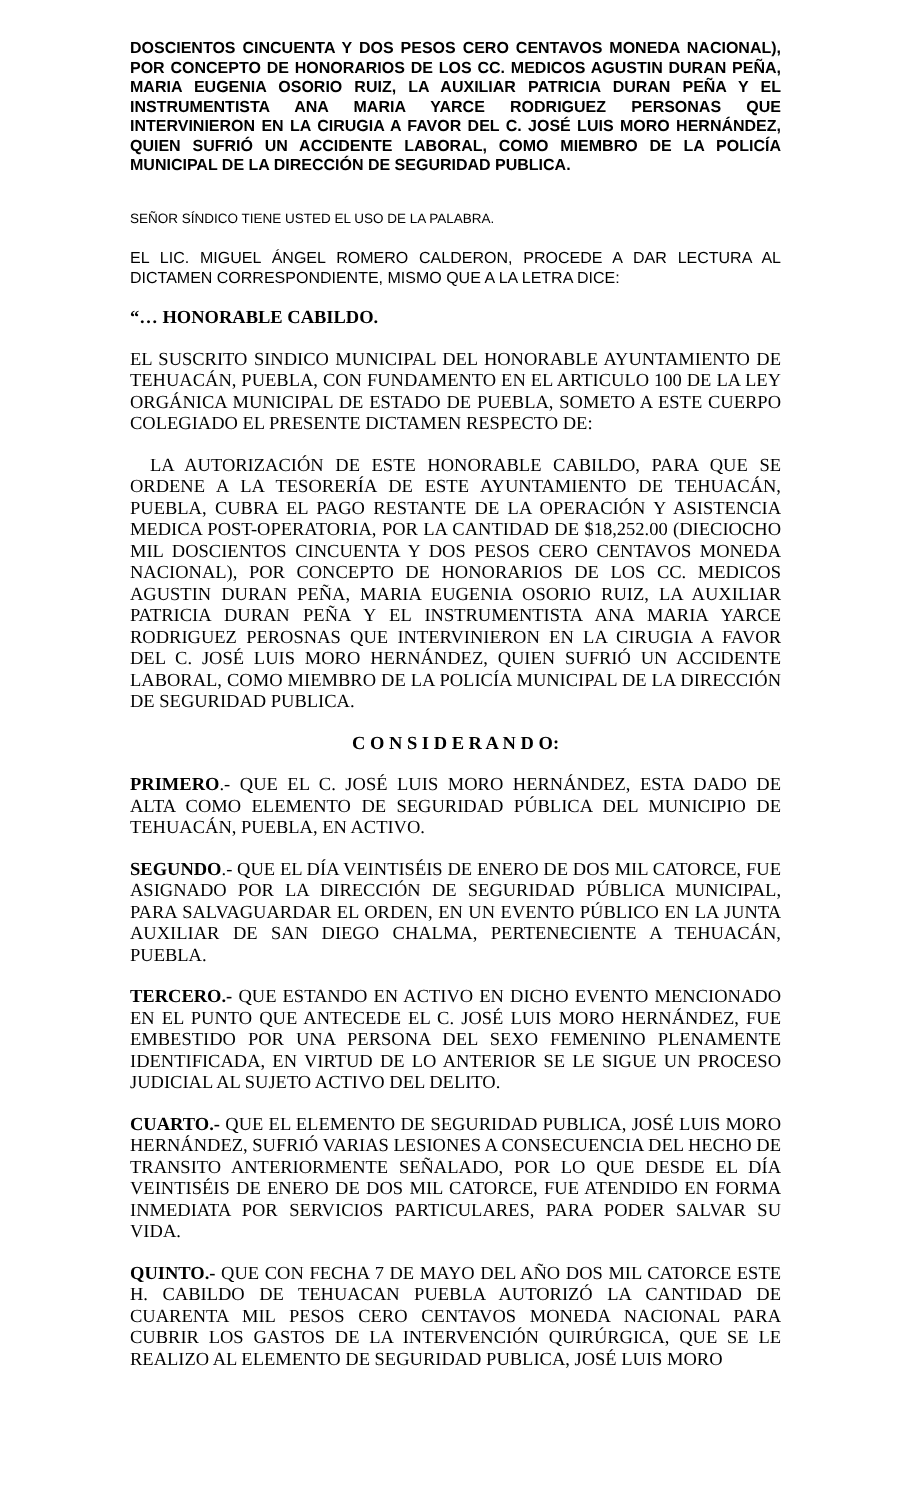DOSCIENTOS CINCUENTA Y DOS PESOS CERO CENTAVOS MONEDA NACIONAL), POR CONCEPTO DE HONORARIOS DE LOS CC. MEDICOS AGUSTIN DURAN PEÑA, MARIA EUGENIA OSORIO RUIZ, LA AUXILIAR PATRICIA DURAN PEÑA Y EL INSTRUMENTISTA ANA MARIA YARCE RODRIGUEZ PERSONAS QUE INTERVINIERON EN LA CIRUGIA A FAVOR DEL C. JOSÉ LUIS MORO HERNÁNDEZ, QUIEN SUFRIÓ UN ACCIDENTE LABORAL, COMO MIEMBRO DE LA POLICÍA MUNICIPAL DE LA DIRECCIÓN DE SEGURIDAD PUBLICA.
SEÑOR SÍNDICO TIENE USTED EL USO DE LA PALABRA.
EL LIC. MIGUEL ÁNGEL ROMERO CALDERON, PROCEDE A DAR LECTURA AL DICTAMEN CORRESPONDIENTE, MISMO QUE A LA LETRA DICE:
“… HONORABLE CABILDO.
EL SUSCRITO SINDICO MUNICIPAL DEL HONORABLE AYUNTAMIENTO DE TEHUACÁN, PUEBLA, CON FUNDAMENTO EN EL ARTICULO 100 DE LA LEY ORGÁNICA MUNICIPAL DE ESTADO DE PUEBLA, SOMETO A ESTE CUERPO COLEGIADO EL PRESENTE DICTAMEN RESPECTO DE:
LA AUTORIZACIÓN DE ESTE HONORABLE CABILDO, PARA QUE SE ORDENE A LA TESORERÍA DE ESTE AYUNTAMIENTO DE TEHUACÁN, PUEBLA, CUBRA EL PAGO RESTANTE DE LA OPERACIÓN Y ASISTENCIA MEDICA POST-OPERATORIA, POR LA CANTIDAD DE $18,252.00 (DIECIOCHO MIL DOSCIENTOS CINCUENTA Y DOS PESOS CERO CENTAVOS MONEDA NACIONAL), POR CONCEPTO DE HONORARIOS DE LOS CC. MEDICOS AGUSTIN DURAN PEÑA, MARIA EUGENIA OSORIO RUIZ, LA AUXILIAR PATRICIA DURAN PEÑA Y EL INSTRUMENTISTA ANA MARIA YARCE RODRIGUEZ PEROSNAS QUE INTERVINIERON EN LA CIRUGIA A FAVOR DEL C. JOSÉ LUIS MORO HERNÁNDEZ, QUIEN SUFRIÓ UN ACCIDENTE LABORAL, COMO MIEMBRO DE LA POLICÍA MUNICIPAL DE LA DIRECCIÓN DE SEGURIDAD PUBLICA.
C O N S I D E R A N D O:
PRIMERO.- QUE EL C. JOSÉ LUIS MORO HERNÁNDEZ, ESTA DADO DE ALTA COMO ELEMENTO DE SEGURIDAD PÚBLICA DEL MUNICIPIO DE TEHUACÁN, PUEBLA, EN ACTIVO.
SEGUNDO.- QUE EL DÍA VEINTISÉIS DE ENERO DE DOS MIL CATORCE, FUE ASIGNADO POR LA DIRECCIÓN DE SEGURIDAD PÚBLICA MUNICIPAL, PARA SALVAGUARDAR EL ORDEN, EN UN EVENTO PÚBLICO EN LA JUNTA AUXILIAR DE SAN DIEGO CHALMA, PERTENECIENTE A TEHUACÁN, PUEBLA.
TERCERO.- QUE ESTANDO EN ACTIVO EN DICHO EVENTO MENCIONADO EN EL PUNTO QUE ANTECEDE EL C. JOSÉ LUIS MORO HERNÁNDEZ, FUE EMBESTIDO POR UNA PERSONA DEL SEXO FEMENINO PLENAMENTE IDENTIFICADA, EN VIRTUD DE LO ANTERIOR SE LE SIGUE UN PROCESO JUDICIAL AL SUJETO ACTIVO DEL DELITO.
CUARTO.- QUE EL ELEMENTO DE SEGURIDAD PUBLICA, JOSÉ LUIS MORO HERNÁNDEZ, SUFRIÓ VARIAS LESIONES A CONSECUENCIA DEL HECHO DE TRANSITO ANTERIORMENTE SEÑALADO, POR LO QUE DESDE EL DÍA VEINTISÉIS DE ENERO DE DOS MIL CATORCE, FUE ATENDIDO EN FORMA INMEDIATA POR SERVICIOS PARTICULARES, PARA PODER SALVAR SU VIDA.
QUINTO.- QUE CON FECHA 7 DE MAYO DEL AÑO DOS MIL CATORCE ESTE H. CABILDO DE TEHUACAN PUEBLA AUTORIZÓ LA CANTIDAD DE CUARENTA MIL PESOS CERO CENTAVOS MONEDA NACIONAL PARA CUBRIR LOS GASTOS DE LA INTERVENCIÓN QUIRÚRGICA, QUE SE LE REALIZO AL ELEMENTO DE SEGURIDAD PUBLICA, JOSÉ LUIS MORO